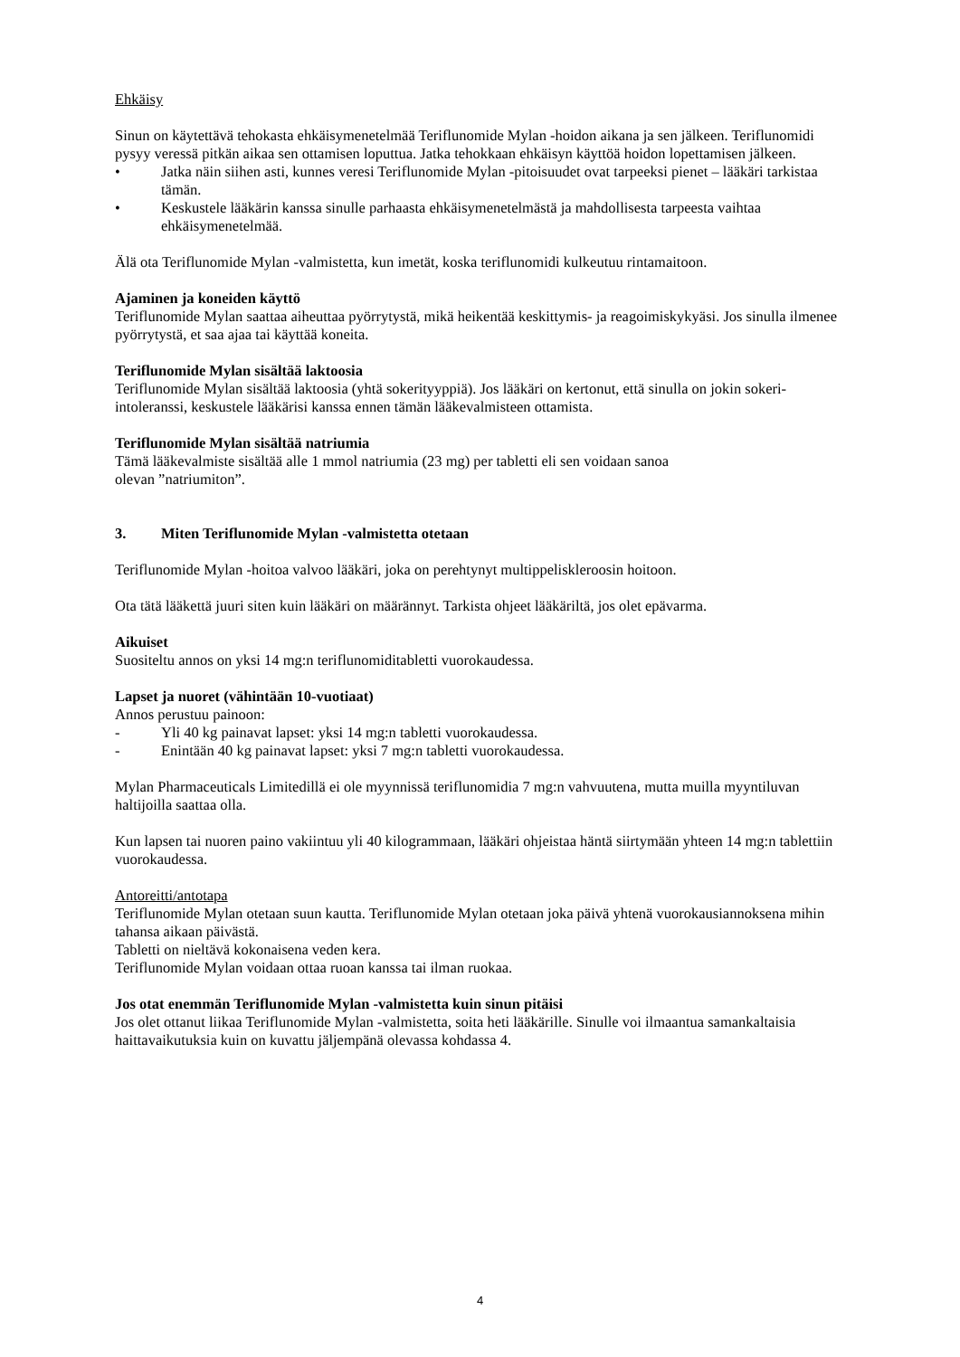Ehkäisy
Sinun on käytettävä tehokasta ehkäisymenetelmää Teriflunomide Mylan -hoidon aikana ja sen jälkeen. Teriflunomidi pysyy veressä pitkän aikaa sen ottamisen loputtua. Jatka tehokkaan ehkäisyn käyttöä hoidon lopettamisen jälkeen.
• Jatka näin siihen asti, kunnes veresi Teriflunomide Mylan -pitoisuudet ovat tarpeeksi pienet – lääkäri tarkistaa tämän.
• Keskustele lääkärin kanssa sinulle parhaasta ehkäisymenetelmästä ja mahdollisesta tarpeesta vaihtaa ehkäisymenetelmää.
Älä ota Teriflunomide Mylan -valmistetta, kun imetät, koska teriflunomidi kulkeutuu rintamaitoon.
Ajaminen ja koneiden käyttö
Teriflunomide Mylan saattaa aiheuttaa pyörrytystä, mikä heikentää keskittymis- ja reagoimiskykyäsi. Jos sinulla ilmenee pyörrytystä, et saa ajaa tai käyttää koneita.
Teriflunomide Mylan sisältää laktoosia
Teriflunomide Mylan sisältää laktoosia (yhtä sokerityyppiä). Jos lääkäri on kertonut, että sinulla on jokin sokeri-intoleranssi, keskustele lääkärisi kanssa ennen tämän lääkevalmisteen ottamista.
Teriflunomide Mylan sisältää natriumia
Tämä lääkevalmiste sisältää alle 1 mmol natriumia (23 mg) per tabletti eli sen voidaan sanoa
olevan ”natriumiton”.
3. Miten Teriflunomide Mylan -valmistetta otetaan
Teriflunomide Mylan -hoitoa valvoo lääkäri, joka on perehtynyt multippeliskleroosin hoitoon.
Ota tätä lääkettä juuri siten kuin lääkäri on määrännyt. Tarkista ohjeet lääkäriltä, jos olet epävarma.
Aikuiset
Suositeltu annos on yksi 14 mg:n teriflunomiditabletti vuorokaudessa.
Lapset ja nuoret (vähintään 10-vuotiaat)
Annos perustuu painoon:
- Yli 40 kg painavat lapset: yksi 14 mg:n tabletti vuorokaudessa.
- Enintään 40 kg painavat lapset: yksi 7 mg:n tabletti vuorokaudessa.
Mylan Pharmaceuticals Limitedillä ei ole myynnissä teriflunomidia 7 mg:n vahvuutena, mutta muilla myyntiluvan haltijoilla saattaa olla.
Kun lapsen tai nuoren paino vakiintuu yli 40 kilogrammaan, lääkäri ohjeistaa häntä siirtymään yhteen 14 mg:n tablettiin vuorokaudessa.
Antoreitti/antotapa
Teriflunomide Mylan otetaan suun kautta. Teriflunomide Mylan otetaan joka päivä yhtenä vuorokausiannoksena mihin tahansa aikaan päivästä.
Tabletti on nieltävä kokonaisena veden kera.
Teriflunomide Mylan voidaan ottaa ruoan kanssa tai ilman ruokaa.
Jos otat enemmän Teriflunomide Mylan -valmistetta kuin sinun pitäisi
Jos olet ottanut liikaa Teriflunomide Mylan -valmistetta, soita heti lääkärille. Sinulle voi ilmaantua samankaltaisia haittavaikutuksia kuin on kuvattu jäljempänä olevassa kohdassa 4.
4